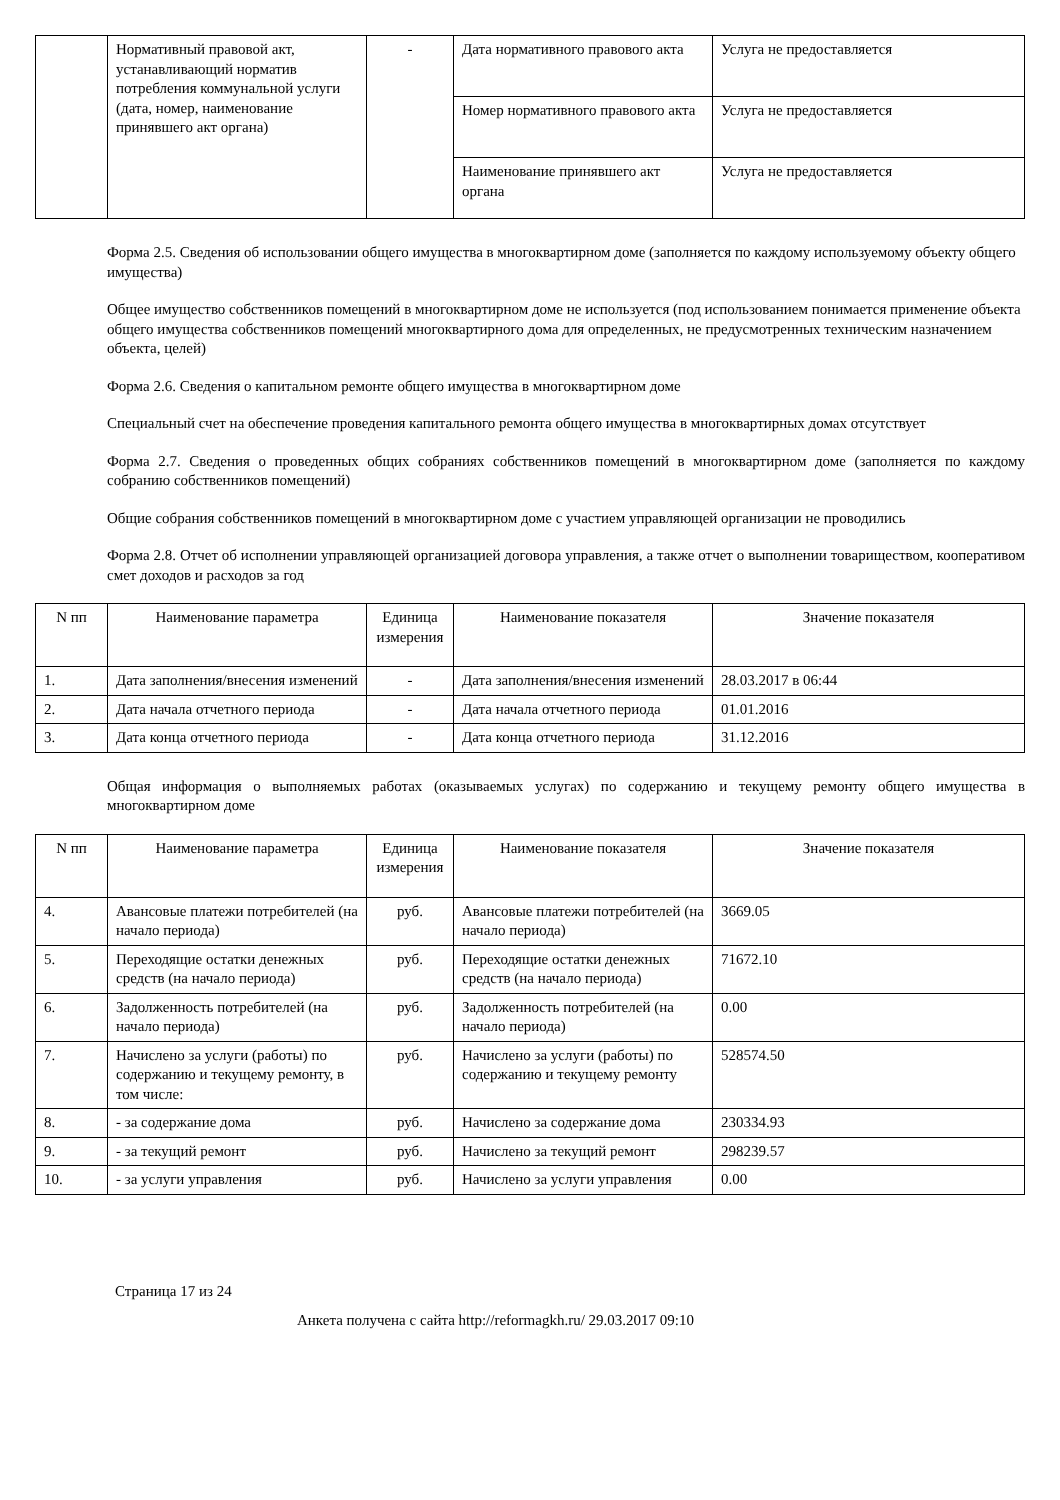| | Нормативный правовой акт, устанавливающий норматив потребления коммунальной услуги (дата, номер, наименование принявшего акт органа) | - | Дата нормативного правового акта | Услуга не предоставляется |
| | | | Номер нормативного правового акта | Услуга не предоставляется |
| | | | Наименование принявшего акт органа | Услуга не предоставляется |
Форма 2.5. Сведения об использовании общего имущества в многоквартирном доме (заполняется по каждому используемому объекту общего имущества)
Общее имущество собственников помещений в многоквартирном доме не используется (под использованием понимается применение объекта общего имущества собственников помещений многоквартирного дома для определенных, не предусмотренных техническим назначением объекта, целей)
Форма 2.6. Сведения о капитальном ремонте общего имущества в многоквартирном доме
Специальный счет на обеспечение проведения капитального ремонта общего имущества в многоквартирных домах отсутствует
Форма 2.7. Сведения о проведенных общих собраниях собственников помещений в многоквартирном доме (заполняется по каждому собранию собственников помещений)
Общие собрания собственников помещений в многоквартирном доме с участием управляющей организации не проводились
Форма 2.8. Отчет об исполнении управляющей организацией договора управления, а также отчет о выполнении товариществом, кооперативом смет доходов и расходов за год
| N пп | Наименование параметра | Единица измерения | Наименование показателя | Значение показателя |
| --- | --- | --- | --- | --- |
| 1. | Дата заполнения/внесения изменений | - | Дата заполнения/внесения изменений | 28.03.2017 в 06:44 |
| 2. | Дата начала отчетного периода | - | Дата начала отчетного периода | 01.01.2016 |
| 3. | Дата конца отчетного периода | - | Дата конца отчетного периода | 31.12.2016 |
Общая информация о выполняемых работах (оказываемых услугах) по содержанию и текущему ремонту общего имущества в многоквартирном доме
| N пп | Наименование параметра | Единица измерения | Наименование показателя | Значение показателя |
| --- | --- | --- | --- | --- |
| 4. | Авансовые платежи потребителей (на начало периода) | руб. | Авансовые платежи потребителей (на начало периода) | 3669.05 |
| 5. | Переходящие остатки денежных средств (на начало периода) | руб. | Переходящие остатки денежных средств (на начало периода) | 71672.10 |
| 6. | Задолженность потребителей (на начало периода) | руб. | Задолженность потребителей (на начало периода) | 0.00 |
| 7. | Начислено за услуги (работы) по содержанию и текущему ремонту, в том числе: | руб. | Начислено за услуги (работы) по содержанию и текущему ремонту | 528574.50 |
| 8. | - за содержание дома | руб. | Начислено за содержание дома | 230334.93 |
| 9. | - за текущий ремонт | руб. | Начислено за текущий ремонт | 298239.57 |
| 10. | - за услуги управления | руб. | Начислено за услуги управления | 0.00 |
Страница 17 из 24
Анкета получена с сайта http://reformagkh.ru/ 29.03.2017 09:10